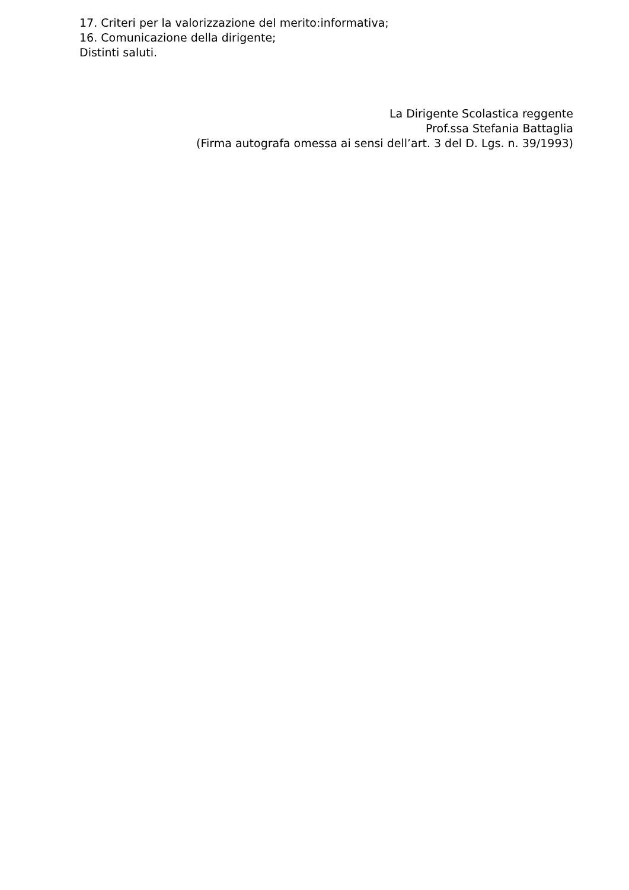17. Criteri per la valorizzazione del merito:informativa;
16. Comunicazione della dirigente;
Distinti saluti.
La Dirigente Scolastica reggente
Prof.ssa Stefania Battaglia
(Firma autografa omessa ai sensi dell’art. 3 del D. Lgs. n. 39/1993)